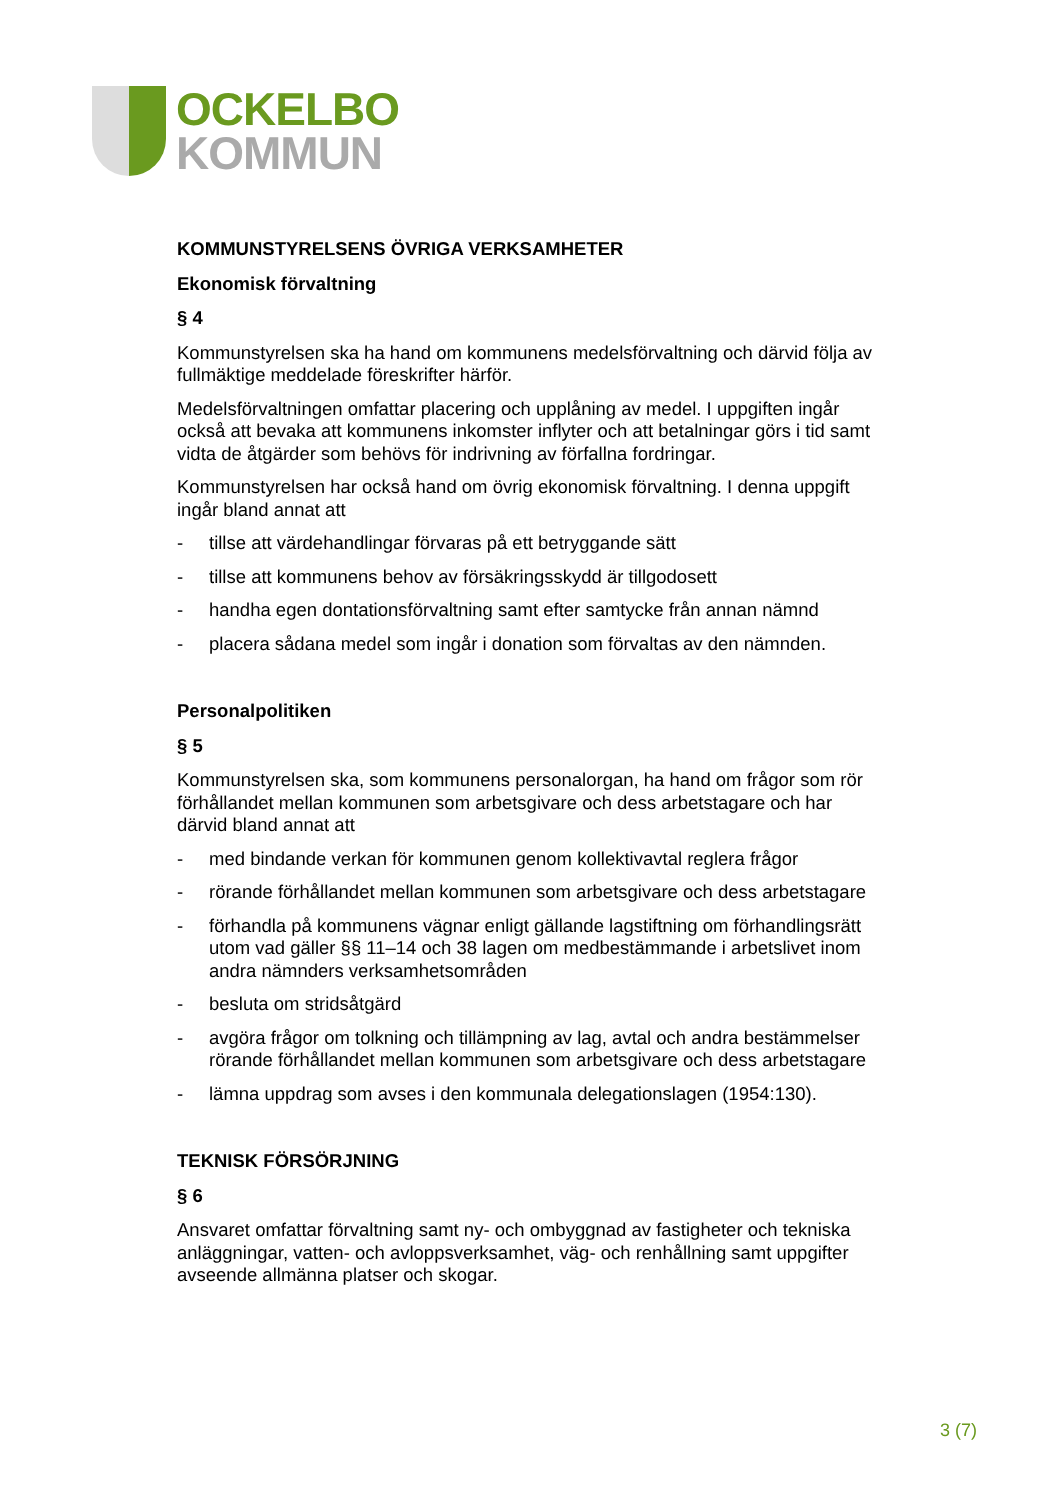OCKELBO
KOMMUN
KOMMUNSTYRELSENS ÖVRIGA VERKSAMHETER
Ekonomisk förvaltning
§ 4
Kommunstyrelsen ska ha hand om kommunens medelsförvaltning och därvid följa av fullmäktige meddelade föreskrifter härför.
Medelsförvaltningen omfattar placering och upplåning av medel. I uppgiften ingår också att bevaka att kommunens inkomster inflyter och att betalningar görs i tid samt vidta de åtgärder som behövs för indrivning av förfallna fordringar.
Kommunstyrelsen har också hand om övrig ekonomisk förvaltning. I denna uppgift ingår bland annat att
- tillse att värdehandlingar förvaras på ett betryggande sätt
- tillse att kommunens behov av försäkringsskydd är tillgodosett
- handha egen dontationsförvaltning samt efter samtycke från annan nämnd
- placera sådana medel som ingår i donation som förvaltas av den nämnden.
Personalpolitiken
§ 5
Kommunstyrelsen ska, som kommunens personalorgan, ha hand om frågor som rör förhållandet mellan kommunen som arbetsgivare och dess arbetstagare och har därvid bland annat att
- med bindande verkan för kommunen genom kollektivavtal reglera frågor
- rörande förhållandet mellan kommunen som arbetsgivare och dess arbetstagare
- förhandla på kommunens vägnar enligt gällande lagstiftning om förhandlingsrätt utom vad gäller §§ 11–14 och 38 lagen om medbestämmande i arbetslivet inom andra nämnders verksamhetsområden
- besluta om stridsåtgärd
- avgöra frågor om tolkning och tillämpning av lag, avtal och andra bestämmelser rörande förhållandet mellan kommunen som arbetsgivare och dess arbetstagare
- lämna uppdrag som avses i den kommunala delegationslagen (1954:130).
TEKNISK FÖRSÖRJNING
§ 6
Ansvaret omfattar förvaltning samt ny- och ombyggnad av fastigheter och tekniska anläggningar, vatten- och avloppsverksamhet, väg- och renhållning samt uppgifter avseende allmänna platser och skogar.
3 (7)